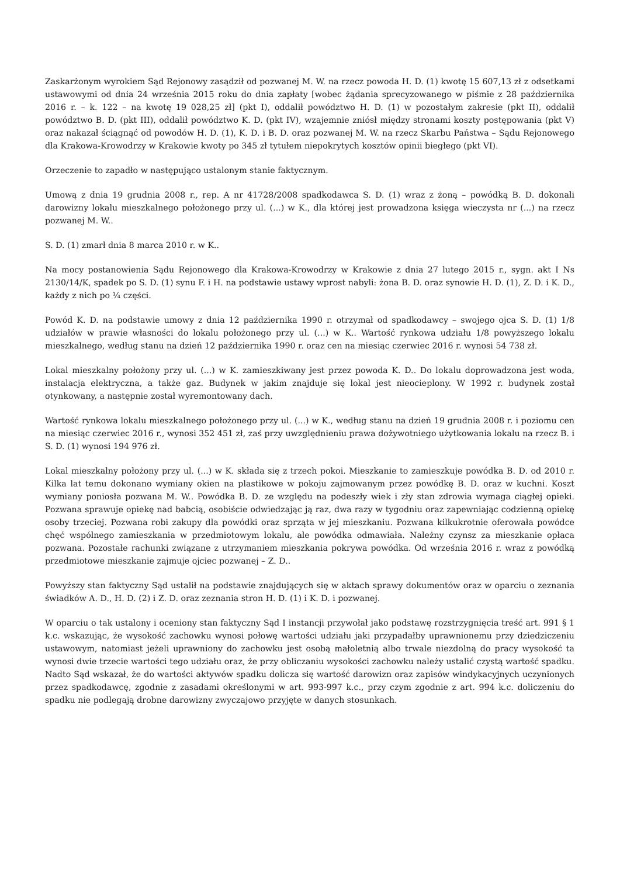Zaskarżonym wyrokiem Sąd Rejonowy zasądził od pozwanej M. W. na rzecz powoda H. D. (1) kwotę 15 607,13 zł z odsetkami ustawowymi od dnia 24 września 2015 roku do dnia zapłaty [wobec żądania sprecyzowanego w piśmie z 28 października 2016 r. – k. 122 – na kwotę 19 028,25 zł] (pkt I), oddalił powództwo H. D. (1) w pozostałym zakresie (pkt II), oddalił powództwo B. D. (pkt III), oddalił powództwo K. D. (pkt IV), wzajemnie zniósł między stronami koszty postępowania (pkt V) oraz nakazał ściągnąć od powodów H. D. (1), K. D. i B. D. oraz pozwanej M. W. na rzecz Skarbu Państwa – Sądu Rejonowego dla Krakowa-Krowodrzy w Krakowie kwoty po 345 zł tytułem niepokrytych kosztów opinii biegłego (pkt VI).
Orzeczenie to zapadło w następująco ustalonym stanie faktycznym.
Umową z dnia 19 grudnia 2008 r., rep. A nr 41728/2008 spadkodawca S. D. (1) wraz z żoną – powódką B. D. dokonali darowizny lokalu mieszkalnego położonego przy ul. (...) w K., dla której jest prowadzona księga wieczysta nr (...) na rzecz pozwanej M. W..
S. D. (1) zmarł dnia 8 marca 2010 r. w K..
Na mocy postanowienia Sądu Rejonowego dla Krakowa-Krowodrzy w Krakowie z dnia 27 lutego 2015 r., sygn. akt I Ns 2130/14/K, spadek po S. D. (1) synu F. i H. na podstawie ustawy wprost nabyli: żona B. D. oraz synowie H. D. (1), Z. D. i K. D., każdy z nich po ¼ części.
Powód K. D. na podstawie umowy z dnia 12 października 1990 r. otrzymał od spadkodawcy – swojego ojca S. D. (1) 1/8 udziałów w prawie własności do lokalu położonego przy ul. (...) w K.. Wartość rynkowa udziału 1/8 powyższego lokalu mieszkalnego, według stanu na dzień 12 października 1990 r. oraz cen na miesiąc czerwiec 2016 r. wynosi 54 738 zł.
Lokal mieszkalny położony przy ul. (...) w K. zamieszkiwany jest przez powoda K. D.. Do lokalu doprowadzona jest woda, instalacja elektryczna, a także gaz. Budynek w jakim znajduje się lokal jest nieocieplony. W 1992 r. budynek został otynkowany, a następnie został wyremontowany dach.
Wartość rynkowa lokalu mieszkalnego położonego przy ul. (...) w K., według stanu na dzień 19 grudnia 2008 r. i poziomu cen na miesiąc czerwiec 2016 r., wynosi 352 451 zł, zaś przy uwzględnieniu prawa dożywotniego użytkowania lokalu na rzecz B. i S. D. (1) wynosi 194 976 zł.
Lokal mieszkalny położony przy ul. (...) w K. składa się z trzech pokoi. Mieszkanie to zamieszkuje powódka B. D. od 2010 r. Kilka lat temu dokonano wymiany okien na plastikowe w pokoju zajmowanym przez powódkę B. D. oraz w kuchni. Koszt wymiany poniosła pozwana M. W.. Powódka B. D. ze względu na podeszły wiek i zły stan zdrowia wymaga ciągłej opieki. Pozwana sprawuje opiekę nad babcią, osobiście odwiedzając ją raz, dwa razy w tygodniu oraz zapewniając codzienną opiekę osoby trzeciej. Pozwana robi zakupy dla powódki oraz sprząta w jej mieszkaniu. Pozwana kilkukrotnie oferowała powódce chęć wspólnego zamieszkania w przedmiotowym lokalu, ale powódka odmawiała. Należny czynsz za mieszkanie opłaca pozwana. Pozostałe rachunki związane z utrzymaniem mieszkania pokrywa powódka. Od września 2016 r. wraz z powódką przedmiotowe mieszkanie zajmuje ojciec pozwanej – Z. D..
Powyższy stan faktyczny Sąd ustalił na podstawie znajdujących się w aktach sprawy dokumentów oraz w oparciu o zeznania świadków A. D., H. D. (2) i Z. D. oraz zeznania stron H. D. (1) i K. D. i pozwanej.
W oparciu o tak ustalony i oceniony stan faktyczny Sąd I instancji przywołał jako podstawę rozstrzygnięcia treść art. 991 § 1 k.c. wskazując, że wysokość zachowku wynosi połowę wartości udziału jaki przypadałby uprawnionemu przy dziedziczeniu ustawowym, natomiast jeżeli uprawniony do zachowku jest osobą małoletnią albo trwale niezdolną do pracy wysokość ta wynosi dwie trzecie wartości tego udziału oraz, że przy obliczaniu wysokości zachowku należy ustalić czystą wartość spadku. Nadto Sąd wskazał, że do wartości aktywów spadku dolicza się wartość darowizn oraz zapisów windykacyjnych uczynionych przez spadkodawcę, zgodnie z zasadami określonymi w art. 993-997 k.c., przy czym zgodnie z art. 994 k.c. doliczeniu do spadku nie podlegają drobne darowizny zwyczajowo przyjęte w danych stosunkach.